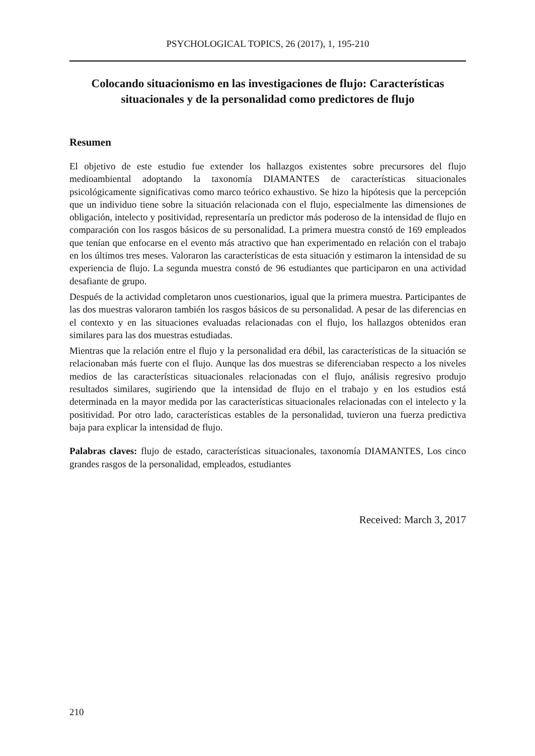PSYCHOLOGICAL TOPICS, 26 (2017), 1, 195-210
Colocando situacionismo en las investigaciones de flujo: Características situacionales y de la personalidad como predictores de flujo
Resumen
El objetivo de este estudio fue extender los hallazgos existentes sobre precursores del flujo medioambiental adoptando la taxonomía DIAMANTES de características situacionales psicológicamente significativas como marco teórico exhaustivo. Se hizo la hipótesis que la percepción que un individuo tiene sobre la situación relacionada con el flujo, especialmente las dimensiones de obligación, intelecto y positividad, representaría un predictor más poderoso de la intensidad de flujo en comparación con los rasgos básicos de su personalidad. La primera muestra constó de 169 empleados que tenían que enfocarse en el evento más atractivo que han experimentado en relación con el trabajo en los últimos tres meses. Valoraron las características de esta situación y estimaron la intensidad de su experiencia de flujo. La segunda muestra constó de 96 estudiantes que participaron en una actividad desafiante de grupo.
Después de la actividad completaron unos cuestionarios, igual que la primera muestra. Participantes de las dos muestras valoraron también los rasgos básicos de su personalidad. A pesar de las diferencias en el contexto y en las situaciones evaluadas relacionadas con el flujo, los hallazgos obtenidos eran similares para las dos muestras estudiadas.
Mientras que la relación entre el flujo y la personalidad era débil, las características de la situación se relacionaban más fuerte con el flujo. Aunque las dos muestras se diferenciaban respecto a los niveles medios de las características situacionales relacionadas con el flujo, análisis regresivo produjo resultados similares, sugiriendo que la intensidad de flujo en el trabajo y en los estudios está determinada en la mayor medida por las características situacionales relacionadas con el intelecto y la positividad. Por otro lado, características estables de la personalidad, tuvieron una fuerza predictiva baja para explicar la intensidad de flujo.
Palabras claves: flujo de estado, características situacionales, taxonomía DIAMANTES, Los cinco grandes rasgos de la personalidad, empleados, estudiantes
Received: March 3, 2017
210